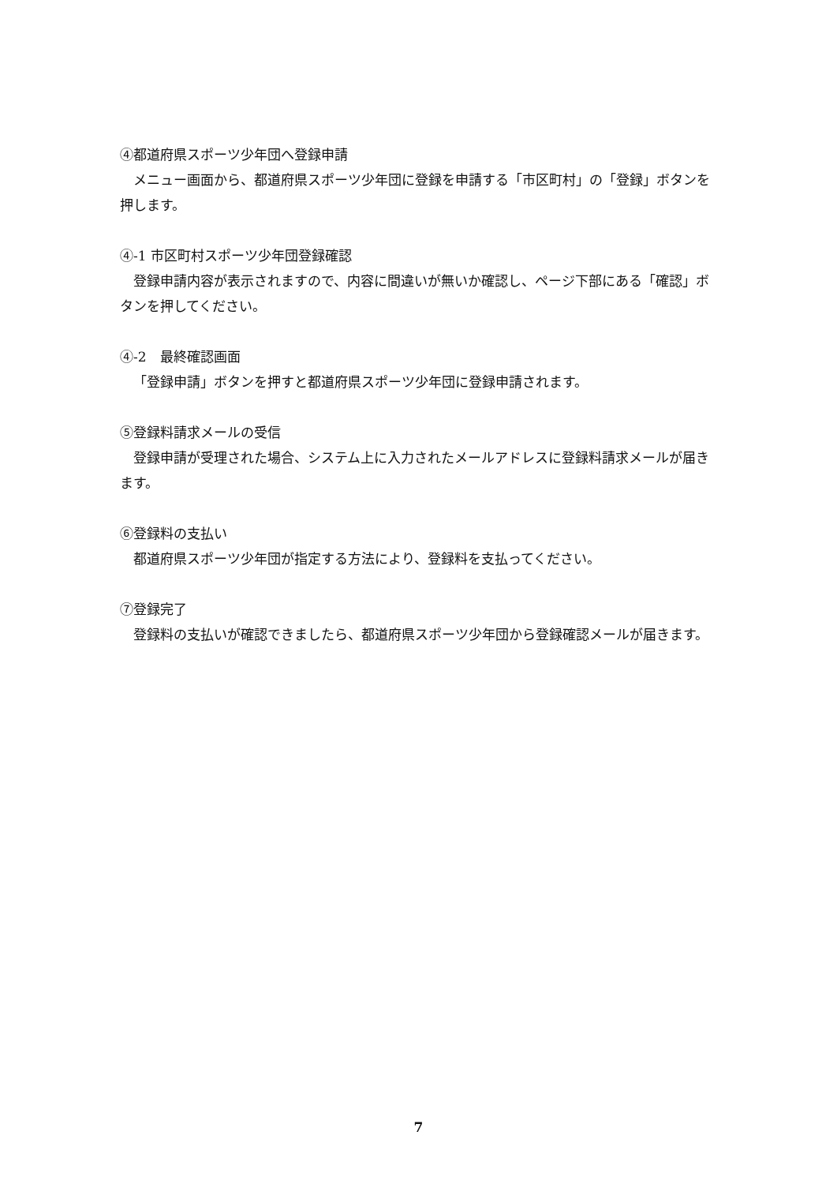④都道府県スポーツ少年団へ登録申請
メニュー画面から、都道府県スポーツ少年団に登録を申請する「市区町村」の「登録」ボタンを押します。
④-1 市区町村スポーツ少年団登録確認
登録申請内容が表示されますので、内容に間違いが無いか確認し、ページ下部にある「確認」ボタンを押してください。
④-2　最終確認画面
「登録申請」ボタンを押すと都道府県スポーツ少年団に登録申請されます。
⑤登録料請求メールの受信
登録申請が受理された場合、システム上に入力されたメールアドレスに登録料請求メールが届きます。
⑥登録料の支払い
都道府県スポーツ少年団が指定する方法により、登録料を支払ってください。
⑦登録完了
登録料の支払いが確認できましたら、都道府県スポーツ少年団から登録確認メールが届きます。
7